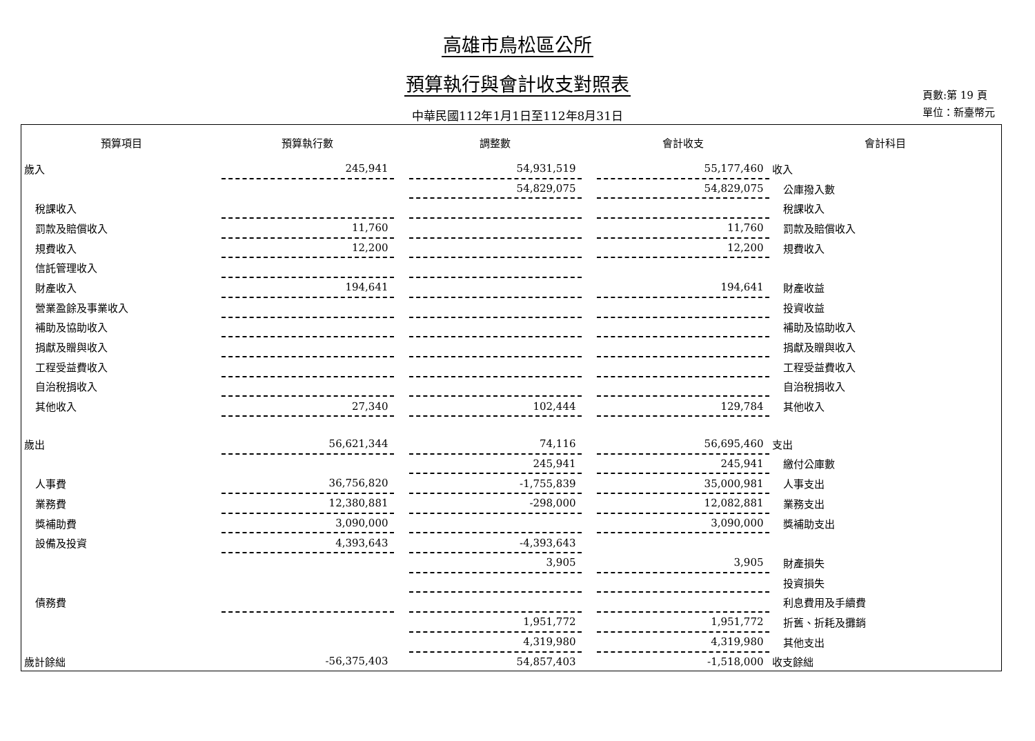高雄市鳥松區公所
預算執行與會計收支對照表
中華民國112年1月1日至112年8月31日
頁數:第 19 頁
單位：新臺幣元
| 預算項目 | 預算執行數 | | 調整數 | | 會計收支 | 會計科目 |
| --- | --- | --- | --- | --- | --- | --- |
| 歲入 | 245,941 | | 54,931,519 | | 55,177,460 | 收入 |
| | | | 54,829,075 | | 54,829,075 | 公庫撥入數 |
| 稅課收入 | | | | | | 稅課收入 |
| 罰款及賠償收入 | 11,760 | | | | 11,760 | 罰款及賠償收入 |
| 規費收入 | 12,200 | | | | 12,200 | 規費收入 |
| 信託管理收入 | | | | | | |
| 財產收入 | 194,641 | | | | 194,641 | 財產收益 |
| 營業盈餘及事業收入 | | | | | | 投資收益 |
| 補助及協助收入 | | | | | | 補助及協助收入 |
| 捐獻及贈與收入 | | | | | | 捐獻及贈與收入 |
| 工程受益費收入 | | | | | | 工程受益費收入 |
| 自治稅捐收入 | | | | | | 自治稅捐收入 |
| 其他收入 | 27,340 | | 102,444 | | 129,784 | 其他收入 |
| 歲出 | 56,621,344 | | 74,116 | | 56,695,460 | 支出 |
| | | | 245,941 | | 245,941 | 繳付公庫數 |
| 人事費 | 36,756,820 | | -1,755,839 | | 35,000,981 | 人事支出 |
| 業務費 | 12,380,881 | | -298,000 | | 12,082,881 | 業務支出 |
| 獎補助費 | 3,090,000 | | | | 3,090,000 | 獎補助支出 |
| 設備及投資 | 4,393,643 | | -4,393,643 | | | |
| | | | 3,905 | | 3,905 | 財產損失 |
| | | | | | | 投資損失 |
| 債務費 | | | | | | 利息費用及手續費 |
| | | | 1,951,772 | | 1,951,772 | 折舊、折耗及攤銷 |
| | | | 4,319,980 | | 4,319,980 | 其他支出 |
| 歲計餘絀 | -56,375,403 | | 54,857,403 | | -1,518,000 | 收支餘絀 |